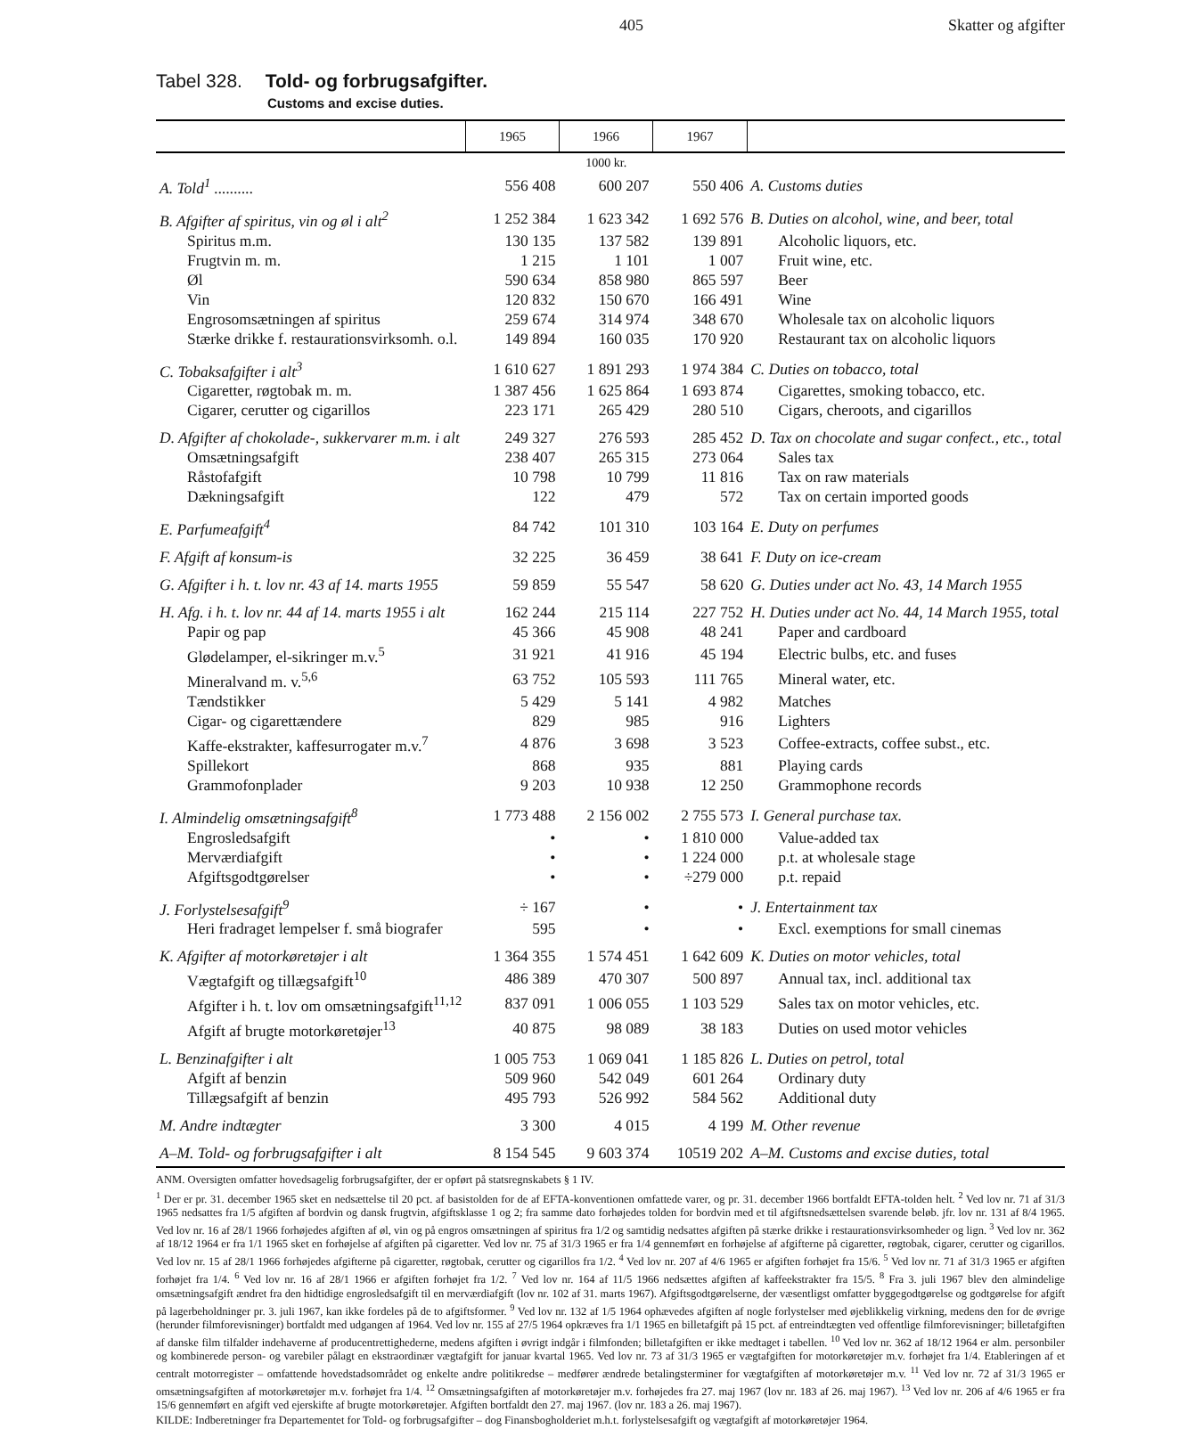405 Skatter og afgifter
Tabel 328. Told- og forbrugsafgifter.
Customs and excise duties.
| | 1965 | 1966 | 1967 | |
| --- | --- | --- | --- | --- |
| | 1000 kr. | | | |
| A. Told<sup>1</sup> .......... | 556 408 | 600 207 | 550 406 | A. Customs duties |
| B. Afgifter af spiritus, vin og øl i alt<sup>2</sup> | 1 252 384 | 1 623 342 | 1 692 576 | B. Duties on alcohol, wine, and beer, total |
| Spiritus m.m. | 130 135 | 137 582 | 139 891 | Alcoholic liquors, etc. |
| Frugtvin m. m. | 1 215 | 1 101 | 1 007 | Fruit wine, etc. |
| Øl | 590 634 | 858 980 | 865 597 | Beer |
| Vin | 120 832 | 150 670 | 166 491 | Wine |
| Engrosomsætningen af spiritus | 259 674 | 314 974 | 348 670 | Wholesale tax on alcoholic liquors |
| Stærke drikke f. restaurationsvirksomh. o.l. | 149 894 | 160 035 | 170 920 | Restaurant tax on alcoholic liquors |
| C. Tobaksafgifter i alt<sup>3</sup> | 1 610 627 | 1 891 293 | 1 974 384 | C. Duties on tobacco, total |
| Cigaretter, røgtobak m. m. | 1 387 456 | 1 625 864 | 1 693 874 | Cigarettes, smoking tobacco, etc. |
| Cigarer, cerutter og cigarillos | 223 171 | 265 429 | 280 510 | Cigars, cheroots, and cigarillos |
| D. Afgifter af chokolade-, sukkervarer m.m. i alt | 249 327 | 276 593 | 285 452 | D. Tax on chocolate and sugar confect., etc., total |
| Omsætningsafgift | 238 407 | 265 315 | 273 064 | Sales tax |
| Råstofafgift | 10 798 | 10 799 | 11 816 | Tax on raw materials |
| Dækningsafgift | 122 | 479 | 572 | Tax on certain imported goods |
| E. Parfumeafgift<sup>4</sup> | 84 742 | 101 310 | 103 164 | E. Duty on perfumes |
| F. Afgift af konsum-is | 32 225 | 36 459 | 38 641 | F. Duty on ice-cream |
| G. Afgifter i h. t. lov nr. 43 af 14. marts 1955 | 59 859 | 55 547 | 58 620 | G. Duties under act No. 43, 14 March 1955 |
| H. Afg. i h. t. lov nr. 44 af 14. marts 1955 i alt | 162 244 | 215 114 | 227 752 | H. Duties under act No. 44, 14 March 1955, total |
| Papir og pap | 45 366 | 45 908 | 48 241 | Paper and cardboard |
| Glødelamper, el-sikringer m.v.<sup>5</sup> | 31 921 | 41 916 | 45 194 | Electric bulbs, etc. and fuses |
| Mineralvand m. v.<sup>5,6</sup> | 63 752 | 105 593 | 111 765 | Mineral water, etc. |
| Tændstikker | 5 429 | 5 141 | 4 982 | Matches |
| Cigar- og cigarettændere | 829 | 985 | 916 | Lighters |
| Kaffe-ekstrakter, kaffesurrogater m.v.<sup>7</sup> | 4 876 | 3 698 | 3 523 | Coffee-extracts, coffee subst., etc. |
| Spillekort | 868 | 935 | 881 | Playing cards |
| Grammofonplader | 9 203 | 10 938 | 12 250 | Grammophone records |
| I. Almindelig omsætningsafgift<sup>8</sup> | 1 773 488 | 2 156 002 | 2 755 573 | I. General purchase tax. |
| Engrosledsafgift | • | • | 1 810 000 | Value-added tax |
| Merværdiafgift | • | • | 1 224 000 | p.t. at wholesale stage |
| Afgiftsgodtgørelser | • | • | ÷279 000 | p.t. repaid |
| J. Forlystelsesafgift<sup>9</sup> | ÷ 167 | • | • | J. Entertainment tax |
| Heri fradraget lempelser f. små biografer | 595 | • | • | Excl. exemptions for small cinemas |
| K. Afgifter af motorkøretøjer i alt | 1 364 355 | 1 574 451 | 1 642 609 | K. Duties on motor vehicles, total |
| Vægtafgift og tillægsafgift<sup>10</sup> | 486 389 | 470 307 | 500 897 | Annual tax, incl. additional tax |
| Afgifter i h. t. lov om omsætningsafgift<sup>11,12</sup> | 837 091 | 1 006 055 | 1 103 529 | Sales tax on motor vehicles, etc. |
| Afgift af brugte motorkøretøjer<sup>13</sup> | 40 875 | 98 089 | 38 183 | Duties on used motor vehicles |
| L. Benzinafgifter i alt | 1 005 753 | 1 069 041 | 1 185 826 | L. Duties on petrol, total |
| Afgift af benzin | 509 960 | 542 049 | 601 264 | Ordinary duty |
| Tillægsafgift af benzin | 495 793 | 526 992 | 584 562 | Additional duty |
| M. Andre indtægter | 3 300 | 4 015 | 4 199 | M. Other revenue |
| A–M. Told- og forbrugsafgifter i alt | 8 154 545 | 9 603 374 | 10519 202 | A–M. Customs and excise duties, total |
ANM. Oversigten omfatter hovedsagelig forbrugsafgifter, der er opført på statsregnskabets § 1 IV.
<sup>1</sup> Der er pr. 31. december 1965 sket en nedsættelse til 20 pct. af basistolden for de af EFTA-konventionen omfattede varer, og pr. 31. december 1966 bortfaldt EFTA-tolden helt. <sup>2</sup> Ved lov nr. 71 af 31/3 1965 nedsattes fra 1/5 afgiften af bordvin og dansk frugtvin, afgiftsklasse 1 og 2; fra samme dato forhøjedes tolden for bordvin med et til afgiftsnedsættelsen svarende beløb. jfr. lov nr. 131 af 8/4 1965. Ved lov nr. 16 af 28/1 1966 forhøjedes afgiften af øl, vin og på engros omsætningen af spiritus fra 1/2 og samtidig nedsattes afgiften på stærke drikke i restaurationsvirksomheder og lign. <sup>3</sup> Ved lov nr. 362 af 18/12 1964 er fra 1/1 1965 sket en forhøjelse af afgiften på cigaretter. Ved lov nr. 75 af 31/3 1965 er fra 1/4 gennemført en forhøjelse af afgifterne på cigaretter, røgtobak, cigarer, cerutter og cigarillos. Ved lov nr. 15 af 28/1 1966 forhøjedes afgifterne på cigaretter, røgtobak, cerutter og cigarillos fra 1/2. <sup>4</sup> Ved lov nr. 207 af 4/6 1965 er afgiften forhøjet fra 15/6. <sup>5</sup> Ved lov nr. 71 af 31/3 1965 er afgiften forhøjet fra 1/4. <sup>6</sup> Ved lov nr. 16 af 28/1 1966 er afgiften forhøjet fra 1/2. <sup>7</sup> Ved lov nr. 164 af 11/5 1966 nedsættes afgiften af kaffeekstrakter fra 15/5. <sup>8</sup> Fra 3. juli 1967 blev den almindelige omsætningsafgift ændret fra den hidtidige engrosledsafgift til en merværdiafgift (lov nr. 102 af 31. marts 1967). Afgiftsgodtgørelserne, der væsentligst omfatter byggegodtgørelse og godtgørelse for afgift på lagerbeholdninger pr. 3. juli 1967, kan ikke fordeles på de to afgiftsformer. <sup>9</sup> Ved lov nr. 132 af 1/5 1964 ophævedes afgiften af nogle forlystelser med øjeblikkelig virkning, medens den for de øvrige (herunder filmforevisninger) bortfaldt med udgangen af 1964. Ved lov nr. 155 af 27/5 1964 opkræves fra 1/1 1965 en billetafgift på 15 pct. af entreindtægten ved offentlige filmforevisninger; billetafgiften af danske film tilfalder indehaverne af producentrettighederne, medens afgiften i øvrigt indgår i filmfonden; billetafgiften er ikke medtaget i tabellen. <sup>10</sup> Ved lov nr. 362 af 18/12 1964 er alm. personbiler og kombinerede person- og varebiler pålagt en ekstraordinær vægtafgift for januar kvartal 1965. Ved lov nr. 73 af 31/3 1965 er vægtafgiften for motorkøretøjer m.v. forhøjet fra 1/4. Etableringen af et centralt motorregister – omfattende hovedstadsområdet og enkelte andre politikredse – medfører ændrede betalingsterminer for vægtafgiften af motorkøretøjer m.v. <sup>11</sup> Ved lov nr. 72 af 31/3 1965 er omsætningsafgiften af motorkøretøjer m.v. forhøjet fra 1/4. <sup>12</sup> Omsætningsafgiften af motorkøretøjer m.v. forhøjedes fra 27. maj 1967 (lov nr. 183 af 26. maj 1967). <sup>13</sup> Ved lov nr. 206 af 4/6 1965 er fra 15/6 gennemført en afgift ved ejerskifte af brugte motorkøretøjer. Afgiften bortfaldt den 27. maj 1967. (lov nr. 183 a 26. maj 1967).
KILDE: Indberetninger fra Departementet for Told- og forbrugsafgifter – dog Finansbogholderiet m.h.t. forlystelsesafgift og vægtafgift af motorkøretøjer 1964.